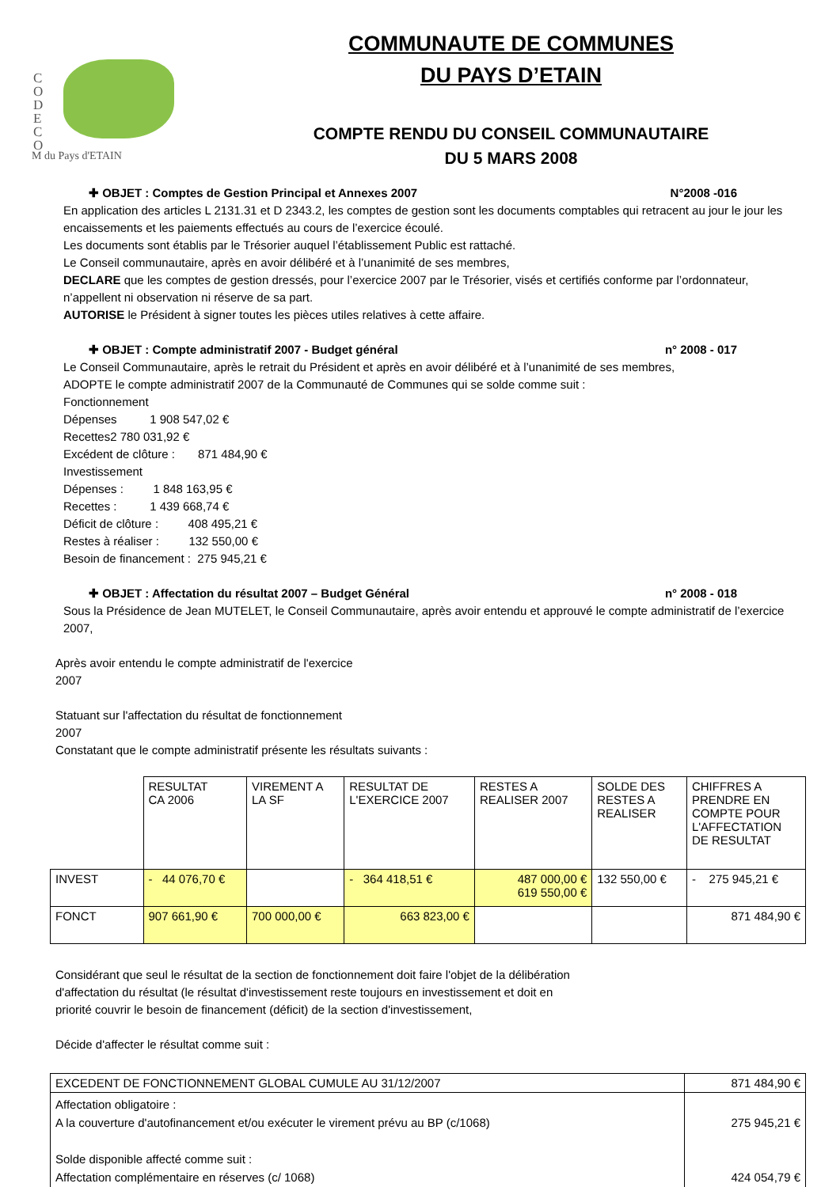C
O
D
E
C
O
M du Pays d'ETAIN
COMMUNAUTE DE COMMUNES
DU PAYS D’ETAIN
COMPTE RENDU DU CONSEIL COMMUNAUTAIRE
DU 5 MARS 2008
✚ OBJET : Comptes de Gestion Principal et Annexes 2007 N°2008 -016
En application des articles L 2131.31 et D 2343.2, les comptes de gestion sont les documents comptables qui retracent au jour le jour les encaissements et les paiements effectués au cours de l’exercice écoulé.
Les documents sont établis par le Trésorier auquel l’établissement Public est rattaché.
Le Conseil communautaire, après en avoir délibéré et à l’unanimité de ses membres,
DECLARE que les comptes de gestion dressés, pour l’exercice 2007 par le Trésorier, visés et certifiés conforme par l’ordonnateur, n’appellent ni observation ni réserve de sa part.
AUTORISE le Président à signer toutes les pièces utiles relatives à cette affaire.
✚ OBJET : Compte administratif 2007 - Budget général n° 2008 - 017
Le Conseil Communautaire, après le retrait du Président et après en avoir délibéré et à l’unanimité de ses membres,
ADOPTE le compte administratif 2007 de la Communauté de Communes qui se solde comme suit :
Fonctionnement
Dépenses 1 908 547,02 €
Recettes2 780 031,92 €
Excédent de clôture : 871 484,90 €
Investissement
Dépenses : 1 848 163,95 €
Recettes : 1 439 668,74 €
Déficit de clôture : 408 495,21 €
Restes à réaliser : 132 550,00 €
Besoin de financement : 275 945,21 €
✚ OBJET : Affectation du résultat 2007 – Budget Général n° 2008 - 018
Sous la Présidence de Jean MUTELET, le Conseil Communautaire, après avoir entendu et approuvé le compte administratif de l’exercice 2007,
Après avoir entendu le compte administratif de l'exercice
2007
Statuant sur l'affectation du résultat de fonctionnement
2007
Constatant que le compte administratif présente les résultats suivants :
| | RESULTAT CA 2006 | VIREMENT A LA SF | RESULTAT DE L'EXERCICE 2007 | RESTES A REALISER 2007 | SOLDE DES RESTES A REALISER | CHIFFRES A PRENDRE EN COMPTE POUR L'AFFECTATION DE RESULTAT |
| INVEST | - 44 076,70 € | | - 364 418,51 € | 487 000,00 € 619 550,00 € | 132 550,00 € | - 275 945,21 € |
| FONCT | 907 661,90 € | 700 000,00 € | 663 823,00 € | | | 871 484,90 € |
Considérant que seul le résultat de la section de fonctionnement doit faire l'objet de la délibération
d'affectation du résultat (le résultat d'investissement reste toujours en investissement et doit en
priorité couvrir le besoin de financement (déficit) de la section d'investissement,
Décide d'affecter le résultat comme suit :
| EXCEDENT DE FONCTIONNEMENT GLOBAL CUMULE AU 31/12/2007 | 871 484,90 € |
| Affectation obligatoire : A la couverture d'autofinancement et/ou exécuter le virement prévu au BP (c/1068) Solde disponible affecté comme suit : Affectation complémentaire en réserves (c/ 1068) | 275 945,21 € 424 054,79 € |